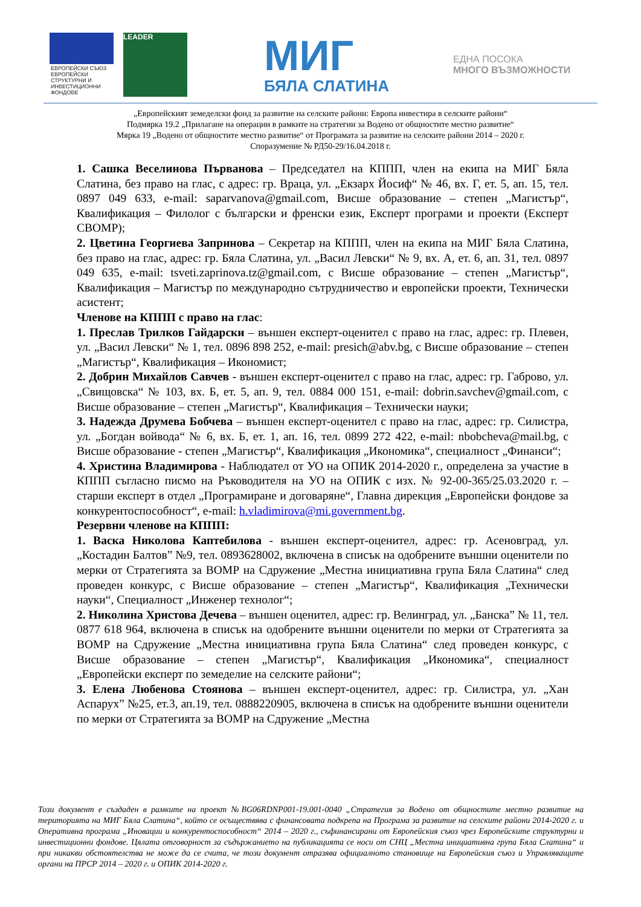ЕВРОПЕЙСКИ СЪЮЗ
ЕВРОПЕЙСКИ СТРУКТУРНИ И ИНВЕСТИЦИОННИ ФОНДОВЕ
LEADER
МИГ
БЯЛА СЛАТИНА
ЕДНА ПОСОКА
МНОГО ВЪЗМОЖНОСТИ
„Европейският земеделски фонд за развитие на селските райони: Европа инвестира в селските райони“
Подмярка 19.2 „Прилагане на операции в рамките на стратегии за Водено от общностите местно развитие“
Мярка 19 „Водено от общностите местно развитие“ от Програмата за развитие на селските райони 2014 – 2020 г.
Споразумение № РД50-29/16.04.2018 г.
1. Сашка Веселинова Първанова – Председател на КППП, член на екипа на МИГ Бяла Слатина, без право на глас, с адрес: гр. Враца, ул. „Екзарх Йосиф“ № 46, вх. Г, ет. 5, ап. 15, тел. 0897 049 633, e-mail: saparvanova@gmail.com, Висше образование – степен „Магистър“, Квалификация – Филолог с български и френски език, Експерт програми и проекти (Експерт СВОМР);
2. Цветина Георгиева Запринова – Секретар на КППП, член на екипа на МИГ Бяла Слатина, без право на глас, адрес: гр. Бяла Слатина, ул. „Васил Левски“ № 9, вх. А, ет. 6, ап. 31, тел. 0897 049 635, e-mail: tsveti.zaprinova.tz@gmail.com, с Висше образование – степен „Магистър“, Квалификация – Магистър по международно сътрудничество и европейски проекти, Технически асистент;
Членове на КППП с право на глас:
1. Преслав Трилков Гайдарски – външен експерт-оценител с право на глас, адрес: гр. Плевен, ул. „Васил Левски“ № 1, тел. 0896 898 252, e-mail: presich@abv.bg, с Висше образование – степен „Магистър“, Квалификация – Икономист;
2. Добрин Михайлов Савчев - външен експерт-оценител с право на глас, адрес: гр. Габрово, ул. „Свищовска“ № 103, вх. Б, ет. 5, ап. 9, тел. 0884 000 151, e-mail: dobrin.savchev@gmail.com, с Висше образование – степен „Магистър“, Квалификация – Технически науки;
3. Надежда Друмева Бобчева – външен експерт-оценител с право на глас, адрес: гр. Силистра, ул. „Богдан войвода“ № 6, вх. Б, ет. 1, ап. 16, тел. 0899 272 422, e-mail: nbobcheva@mail.bg, с Висше образование - степен „Магистър“, Квалификация „Икономика“, специалност „Финанси“;
4. Христина Владимирова - Наблюдател от УО на ОПИК 2014-2020 г., определена за участие в КППП съгласно писмо на Ръководителя на УО на ОПИК с изх. № 92-00-365/25.03.2020 г. – старши експерт в отдел „Програмиране и договаряне“, Главна дирекция „Европейски фондове за конкурентоспособност“, e-mail: h.vladimirova@mi.government.bg.
Резервни членове на КППП:
1. Васка Николова Каптебилова - външен експерт-оценител, адрес: гр. Асеновград, ул. „Костадин Балтов” №9, тел. 0893628002, включена в списък на одобрените външни оценители по мерки от Стратегията за ВОМР на Сдружение „Местна инициативна група Бяла Слатина“ след проведен конкурс, с Висше образование – степен „Магистър“, Квалификация „Технически науки“, Специалност „Инженер технолог“;
2. Николина Христова Дечева – външен оценител, адрес: гр. Велинград, ул. „Банска” № 11, тел. 0877 618 964, включена в списък на одобрените външни оценители по мерки от Стратегията за ВОМР на Сдружение „Местна инициативна група Бяла Слатина“ след проведен конкурс, с Висше образование – степен „Магистър“, Квалификация „Икономика“, специалност „Европейски експерт по земеделие на селските райони“;
3. Елена Любенова Стоянова – външен експерт-оценител, адрес: гр. Силистра, ул. „Хан Аспарух” №25, ет.3, ап.19, тел. 0888220905, включена в списък на одобрените външни оценители по мерки от Стратегията за ВОМР на Сдружение „Местна
Този документ е създаден в рамките на проект №BG06RDNP001-19.001-0040 „Стратегия за Водено от общностите местно развитие на територията на МИГ Бяла Слатина“, който се осъществява с финансовата подкрепа на Програма за развитие на селските райони 2014-2020 г. и Оперативна програма „Иновации и конкурентоспособност“ 2014 – 2020 г., съфинансирани от Европейския съюз чрез Европейските структурни и инвестиционни фондове. Цялата отговорност за съдържанието на публикацията се носи от СНЦ „Местна инициативна група Бяла Слатина“ и при никакви обстоятелства не може да се счита, че този документ отразява официалното становище на Европейския съюз и Управляващите органи на ПРСР 2014 – 2020 г. и ОПИК 2014-2020 г.